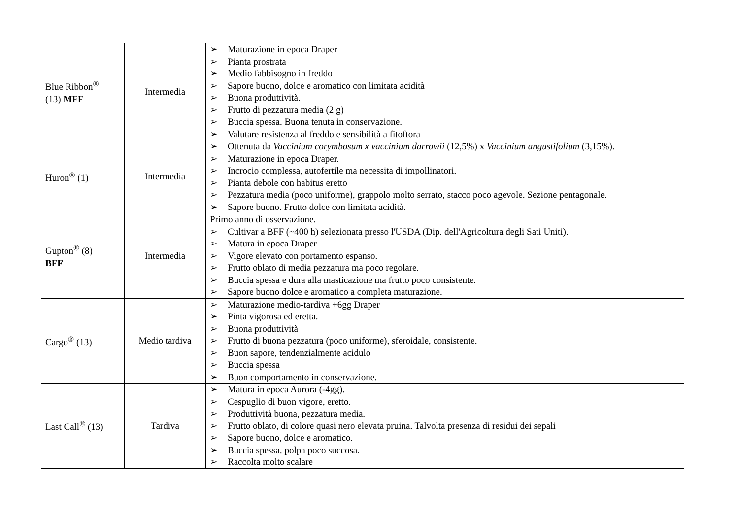| Blue Ribbon<sup>®</sup> (13) MFF | Intermedia | ➢ Maturazione in epoca Draper ➢ Pianta prostrata ➢ Medio fabbisogno in freddo ➢ Sapore buono, dolce e aromatico con limitata acidità ➢ Buona produttività. ➢ Frutto di pezzatura media (2 g) ➢ Buccia spessa. Buona tenuta in conservazione. ➢ Valutare resistenza al freddo e sensibilità a fitoftora |
| Huron<sup>®</sup> (1) | Intermedia | ➢ Ottenuta da Vaccinium corymbosum x vaccinium darrowii (12,5%) x Vaccinium angustifolium (3,15%). ➢ Maturazione in epoca Draper. ➢ Incrocio complessa, autofertile ma necessita di impollinatori. ➢ Pianta debole con habitus eretto ➢ Pezzatura media (poco uniforme), grappolo molto serrato, stacco poco agevole. Sezione pentagonale. ➢ Sapore buono. Frutto dolce con limitata acidità. |
| Gupton<sup>®</sup> (8) BFF | Intermedia | Primo anno di osservazione. ➢ Cultivar a BFF (~400 h) selezionata presso l'USDA (Dip. dell'Agricoltura degli Sati Uniti). ➢ Matura in epoca Draper ➢ Vigore elevato con portamento espanso. ➢ Frutto oblato di media pezzatura ma poco regolare. ➢ Buccia spessa e dura alla masticazione ma frutto poco consistente. ➢ Sapore buono dolce e aromatico a completa maturazione. |
| Cargo<sup>®</sup> (13) | Medio tardiva | ➢ Maturazione medio-tardiva +6gg Draper ➢ Pinta vigorosa ed eretta. ➢ Buona produttività ➢ Frutto di buona pezzatura (poco uniforme), sferoidale, consistente. ➢ Buon sapore, tendenzialmente acidulo ➢ Buccia spessa ➢ Buon comportamento in conservazione. |
| Last Call<sup>®</sup> (13) | Tardiva | ➢ Matura in epoca Aurora (-4gg). ➢ Cespuglio di buon vigore, eretto. ➢ Produttività buona, pezzatura media. ➢ Frutto oblato, di colore quasi nero elevata pruina. Talvolta presenza di residui dei sepali ➢ Sapore buono, dolce e aromatico. ➢ Buccia spessa, polpa poco succosa. ➢ Raccolta molto scalare |